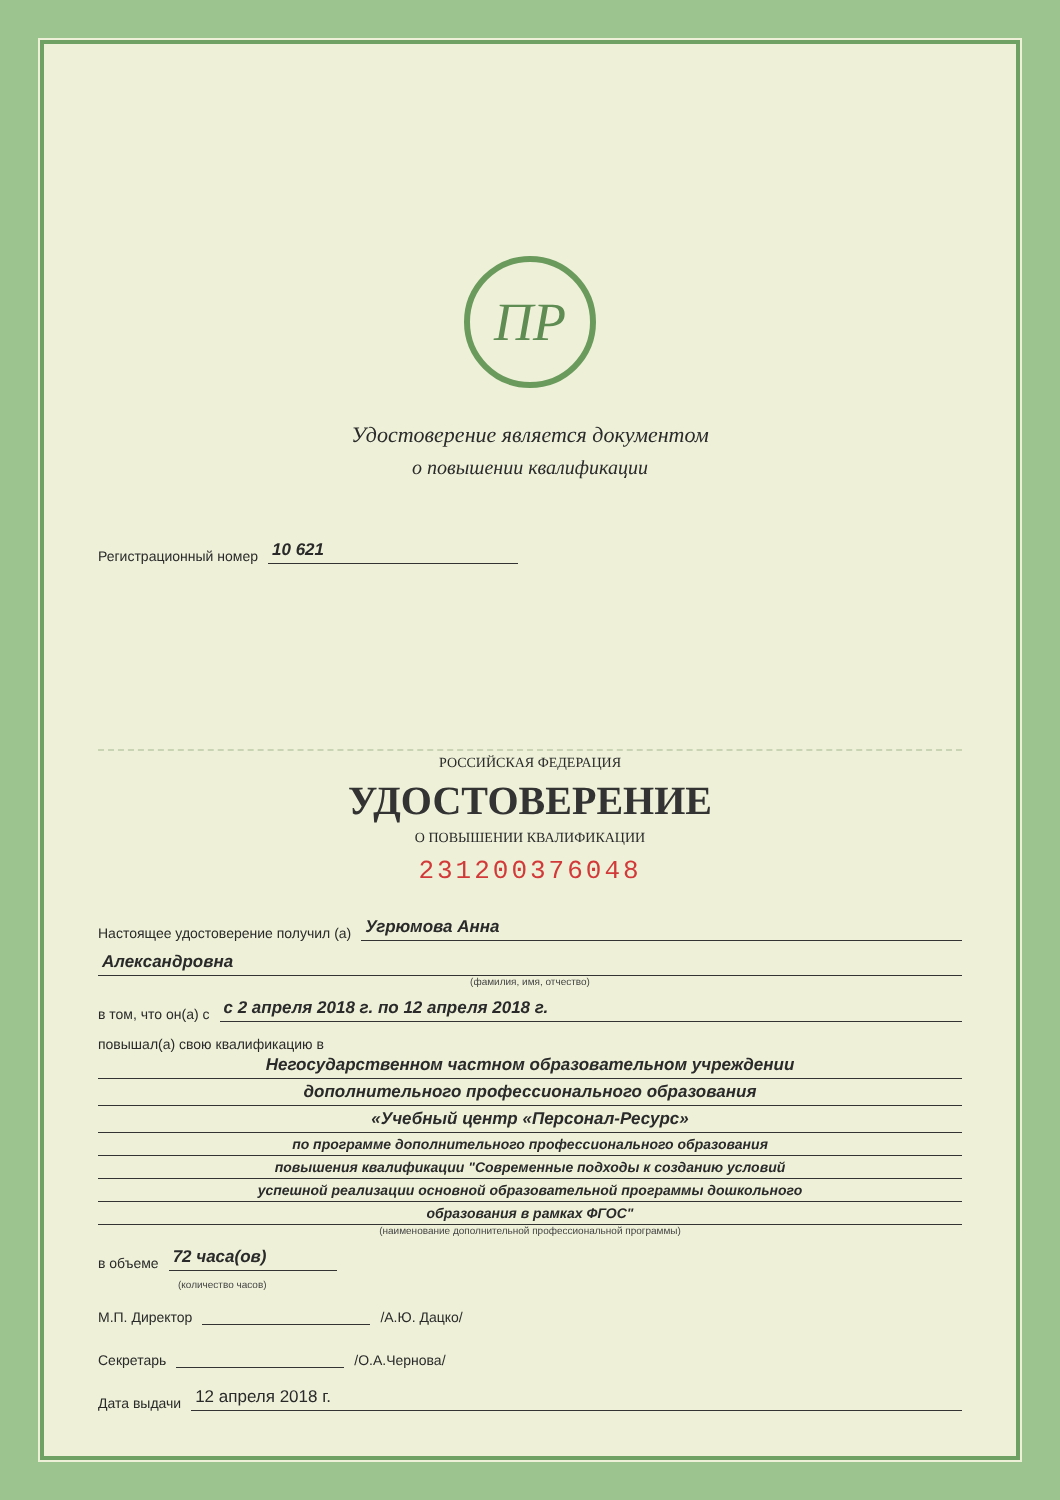ПР
Удостоверение является документом
о повышении квалификации
Регистрационный номер 10 621
РОССИЙСКАЯ ФЕДЕРАЦИЯ
УДОСТОВЕРЕНИЕ
О ПОВЫШЕНИИ КВАЛИФИКАЦИИ
231200376048
Настоящее удостоверение получил (а) Угрюмова Анна
Александровна
(фамилия, имя, отчество)
в том, что он(а) с с 2 апреля 2018 г. по 12 апреля 2018 г.
повышал(а) свою квалификацию в
Негосударственном частном образовательном учреждении
дополнительного профессионального образования
«Учебный центр «Персонал-Ресурс»
по программе дополнительного профессионального образования
повышения квалификации "Современные подходы к созданию условий
успешной реализации основной образовательной программы дошкольного
образования в рамках ФГОС"
(наименование дополнительной профессиональной программы)
в объеме 72 часа(ов)
(количество часов)
М.П. Директор /А.Ю. Дацко/
Секретарь /О.А.Чернова/
Дата выдачи 12 апреля 2018 г.